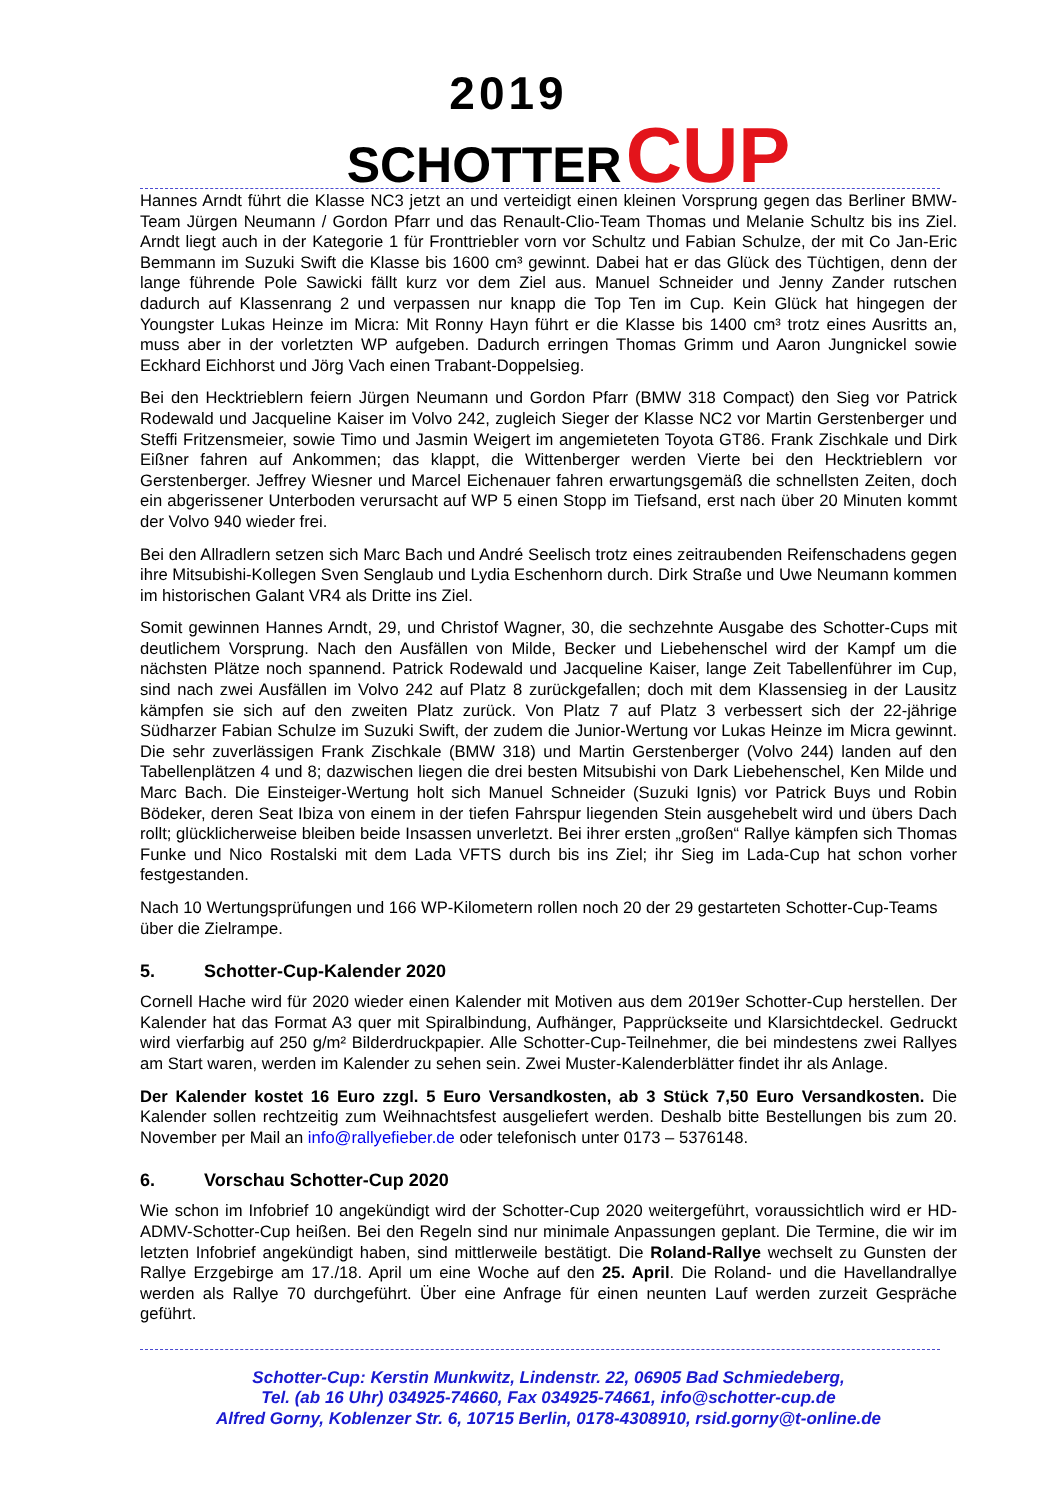2019
SCHOTTER CUP
Hannes Arndt führt die Klasse NC3 jetzt an und verteidigt einen kleinen Vorsprung gegen das Berliner BMW-Team Jürgen Neumann / Gordon Pfarr und das Renault-Clio-Team Thomas und Melanie Schultz bis ins Ziel. Arndt liegt auch in der Kategorie 1 für Fronttriebler vorn vor Schultz und Fabian Schulze, der mit Co Jan-Eric Bemmann im Suzuki Swift die Klasse bis 1600 cm³ gewinnt. Dabei hat er das Glück des Tüchtigen, denn der lange führende Pole Sawicki fällt kurz vor dem Ziel aus. Manuel Schneider und Jenny Zander rutschen dadurch auf Klassenrang 2 und verpassen nur knapp die Top Ten im Cup. Kein Glück hat hingegen der Youngster Lukas Heinze im Micra: Mit Ronny Hayn führt er die Klasse bis 1400 cm³ trotz eines Ausritts an, muss aber in der vorletzten WP aufgeben. Dadurch erringen Thomas Grimm und Aaron Jungnickel sowie Eckhard Eichhorst und Jörg Vach einen Trabant-Doppelsieg.
Bei den Hecktrieblern feiern Jürgen Neumann und Gordon Pfarr (BMW 318 Compact) den Sieg vor Patrick Rodewald und Jacqueline Kaiser im Volvo 242, zugleich Sieger der Klasse NC2 vor Martin Gerstenberger und Steffi Fritzensmeier, sowie Timo und Jasmin Weigert im angemieteten Toyota GT86. Frank Zischkale und Dirk Eißner fahren auf Ankommen; das klappt, die Wittenberger werden Vierte bei den Hecktrieblern vor Gerstenberger. Jeffrey Wiesner und Marcel Eichenauer fahren erwartungsgemäß die schnellsten Zeiten, doch ein abgerissener Unterboden verursacht auf WP 5 einen Stopp im Tiefsand, erst nach über 20 Minuten kommt der Volvo 940 wieder frei.
Bei den Allradlern setzen sich Marc Bach und André Seelisch trotz eines zeitraubenden Reifenschadens gegen ihre Mitsubishi-Kollegen Sven Senglaub und Lydia Eschenhorn durch. Dirk Straße und Uwe Neumann kommen im historischen Galant VR4 als Dritte ins Ziel.
Somit gewinnen Hannes Arndt, 29, und Christof Wagner, 30, die sechzehnte Ausgabe des Schotter-Cups mit deutlichem Vorsprung. Nach den Ausfällen von Milde, Becker und Liebehenschel wird der Kampf um die nächsten Plätze noch spannend. Patrick Rodewald und Jacqueline Kaiser, lange Zeit Tabellenführer im Cup, sind nach zwei Ausfällen im Volvo 242 auf Platz 8 zurückgefallen; doch mit dem Klassensieg in der Lausitz kämpfen sie sich auf den zweiten Platz zurück. Von Platz 7 auf Platz 3 verbessert sich der 22-jährige Südharzer Fabian Schulze im Suzuki Swift, der zudem die Junior-Wertung vor Lukas Heinze im Micra gewinnt. Die sehr zuverlässigen Frank Zischkale (BMW 318) und Martin Gerstenberger (Volvo 244) landen auf den Tabellenplätzen 4 und 8; dazwischen liegen die drei besten Mitsubishi von Dark Liebehenschel, Ken Milde und Marc Bach. Die Einsteiger-Wertung holt sich Manuel Schneider (Suzuki Ignis) vor Patrick Buys und Robin Bödeker, deren Seat Ibiza von einem in der tiefen Fahrspur liegenden Stein ausgehebelt wird und übers Dach rollt; glücklicherweise bleiben beide Insassen unverletzt. Bei ihrer ersten „großen“ Rallye kämpfen sich Thomas Funke und Nico Rostalski mit dem Lada VFTS durch bis ins Ziel; ihr Sieg im Lada-Cup hat schon vorher festgestanden.
Nach 10 Wertungsprüfungen und 166 WP-Kilometern rollen noch 20 der 29 gestarteten Schotter-Cup-Teams über die Zielrampe.
5. Schotter-Cup-Kalender 2020
Cornell Hache wird für 2020 wieder einen Kalender mit Motiven aus dem 2019er Schotter-Cup herstellen. Der Kalender hat das Format A3 quer mit Spiralbindung, Aufhänger, Papprückseite und Klarsichtdeckel. Gedruckt wird vierfarbig auf 250 g/m² Bilderdruckpapier. Alle Schotter-Cup-Teilnehmer, die bei mindestens zwei Rallyes am Start waren, werden im Kalender zu sehen sein. Zwei Muster-Kalenderblätter findet ihr als Anlage.
Der Kalender kostet 16 Euro zzgl. 5 Euro Versandkosten, ab 3 Stück 7,50 Euro Versandkosten. Die Kalender sollen rechtzeitig zum Weihnachtsfest ausgeliefert werden. Deshalb bitte Bestellungen bis zum 20. November per Mail an info@rallyefieber.de oder telefonisch unter 0173 – 5376148.
6. Vorschau Schotter-Cup 2020
Wie schon im Infobrief 10 angekündigt wird der Schotter-Cup 2020 weitergeführt, voraussichtlich wird er HD-ADMV-Schotter-Cup heißen. Bei den Regeln sind nur minimale Anpassungen geplant. Die Termine, die wir im letzten Infobrief angekündigt haben, sind mittlerweile bestätigt. Die Roland-Rallye wechselt zu Gunsten der Rallye Erzgebirge am 17./18. April um eine Woche auf den 25. April. Die Roland- und die Havellandrallye werden als Rallye 70 durchgeführt. Über eine Anfrage für einen neunten Lauf werden zurzeit Gespräche geführt.
Schotter-Cup: Kerstin Munkwitz, Lindenstr. 22, 06905 Bad Schmiedeberg,
Tel. (ab 16 Uhr) 034925-74660, Fax 034925-74661, info@schotter-cup.de
Alfred Gorny, Koblenzer Str. 6, 10715 Berlin, 0178-4308910, rsid.gorny@t-online.de